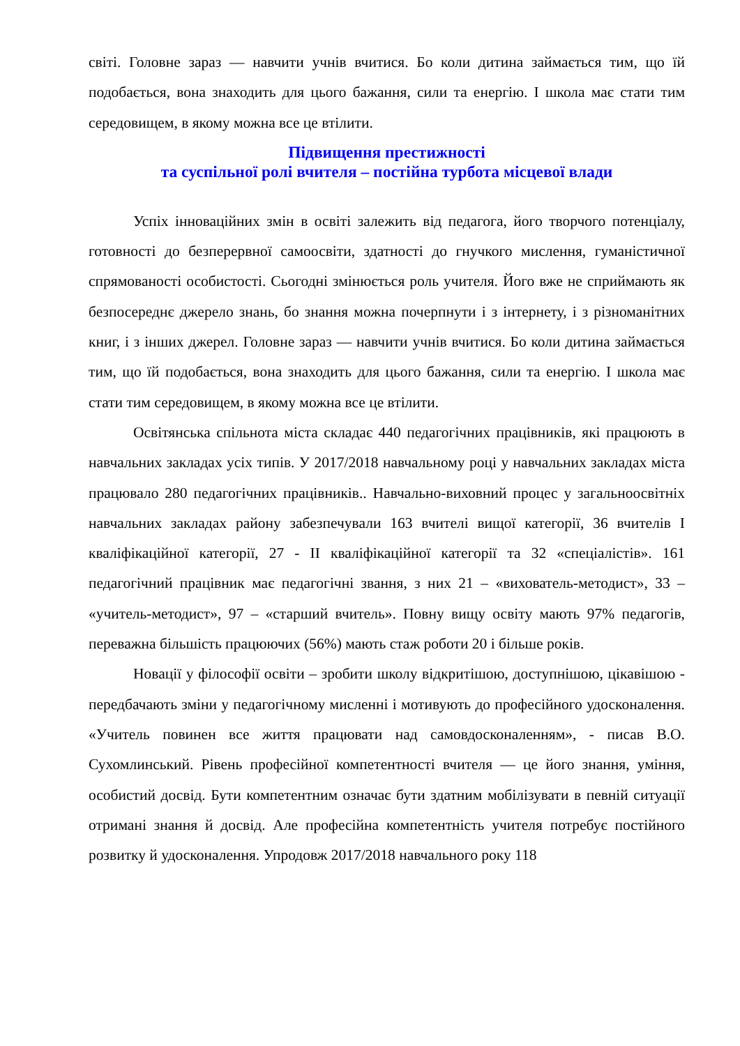світі. Головне зараз — навчити учнів вчитися. Бо коли дитина займається тим, що їй подобається, вона знаходить для цього бажання, сили та енергію. І школа має стати тим середовищем, в якому можна все це втілити.
Підвищення престижності
та суспільної ролі вчителя – постійна турбота місцевої влади
Успіх інноваційних змін в освіті залежить від педагога, його творчого потенціалу, готовності до безперервної самоосвіти, здатності до гнучкого мислення, гуманістичної спрямованості особистості. Сьогодні змінюється роль учителя. Його вже не сприймають як безпосереднє джерело знань, бо знання можна почерпнути і з інтернету, і з різноманітних книг, і з інших джерел. Головне зараз — навчити учнів вчитися. Бо коли дитина займається тим, що їй подобається, вона знаходить для цього бажання, сили та енергію. І школа має стати тим середовищем, в якому можна все це втілити.
Освітянська спільнота міста складає 440 педагогічних працівників, які працюють в навчальних закладах усіх типів. У 2017/2018 навчальному році у навчальних закладах міста працювало 280 педагогічних працівників.. Навчально-виховний процес у загальноосвітніх навчальних закладах району забезпечували 163 вчителі вищої категорії, 36 вчителів І кваліфікаційної категорії, 27 - ІІ кваліфікаційної категорії та 32 «спеціалістів». 161 педагогічний працівник має педагогічні звання, з них 21 – «вихователь-методист», 33 – «учитель-методист», 97 – «старший вчитель». Повну вищу освіту мають 97% педагогів, переважна більшість працюючих (56%) мають стаж роботи 20 і більше років.
Новації у філософії освіти – зробити школу відкритішою, доступнішою, цікавішою - передбачають зміни у педагогічному мисленні і мотивують до професійного удосконалення. «Учитель повинен все життя працювати над самовдосконаленням», - писав В.О. Сухомлинський. Рівень професійної компетентності вчителя — це його знання, уміння, особистий досвід. Бути компетентним означає бути здатним мобілізувати в певній ситуації отримані знання й досвід. Але професійна компетентність учителя потребує постійного розвитку й удосконалення. Упродовж 2017/2018 навчального року 118